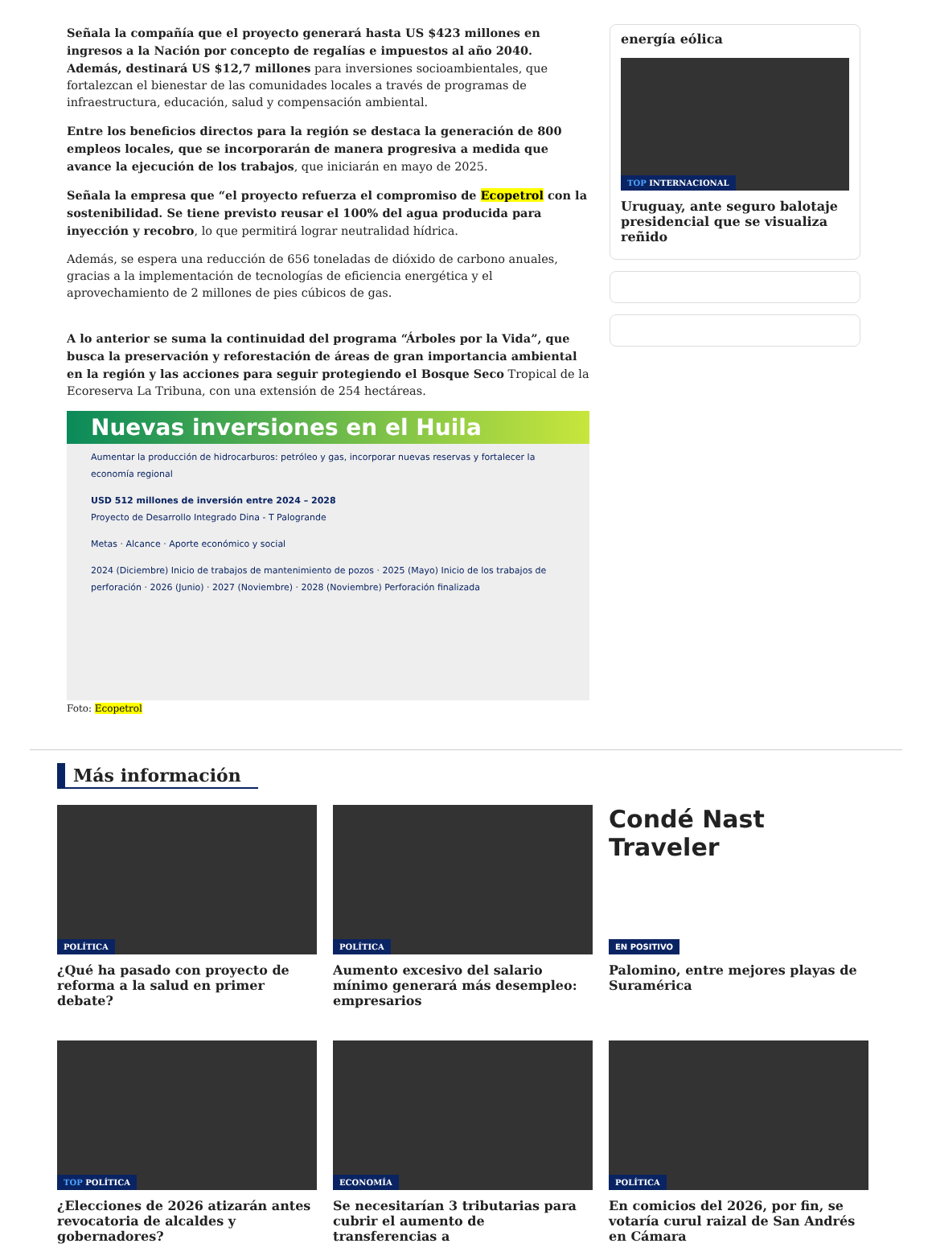Señala la compañía que el proyecto generará hasta US $423 millones en ingresos a la Nación por concepto de regalías e impuestos al año 2040. Además, destinará US $12,7 millones para inversiones socioambientales, que fortalezcan el bienestar de las comunidades locales a través de programas de infraestructura, educación, salud y compensación ambiental.
Entre los beneficios directos para la región se destaca la generación de 800 empleos locales, que se incorporarán de manera progresiva a medida que avance la ejecución de los trabajos, que iniciarán en mayo de 2025.
Señala la empresa que “el proyecto refuerza el compromiso de Ecopetrol con la sostenibilidad. Se tiene previsto reusar el 100% del agua producida para inyección y recobro, lo que permitirá lograr neutralidad hídrica.
Además, se espera una reducción de 656 toneladas de dióxido de carbono anuales, gracias a la implementación de tecnologías de eficiencia energética y el aprovechamiento de 2 millones de pies cúbicos de gas.
A lo anterior se suma la continuidad del programa “Árboles por la Vida”, que busca la preservación y reforestación de áreas de gran importancia ambiental en la región y las acciones para seguir protegiendo el Bosque Seco Tropical de la Ecoreserva La Tribuna, con una extensión de 254 hectáreas.
Nuevas inversiones en el Huila
Aumentar la producción de hidrocarburos: petróleo y gas, incorporar nuevas reservas y fortalecer la economía regional
USD 512 millones de inversión entre 2024 – 2028
Proyecto de Desarrollo Integrado Dina - T Palogrande
Metas · Alcance · Aporte económico y social
2024 (Diciembre) Inicio de trabajos de mantenimiento de pozos · 2025 (Mayo) Inicio de los trabajos de perforación · 2026 (Junio) · 2027 (Noviembre) · 2028 (Noviembre) Perforación finalizada
Foto: Ecopetrol
energía eólica
TOP INTERNACIONAL
Uruguay, ante seguro balotaje presidencial que se visualiza reñido
Más información
POLÍTICA
¿Qué ha pasado con proyecto de reforma a la salud en primer debate?
POLÍTICA
Aumento excesivo del salario mínimo generará más desempleo: empresarios
Condé Nast
Traveler
EN POSITIVO
Palomino, entre mejores playas de Suramérica
TOP POLÍTICA
¿Elecciones de 2026 atizarán antes revocatoria de alcaldes y gobernadores?
ECONOMÍA
Se necesitarían 3 tributarias para cubrir el aumento de transferencias a
POLÍTICA
En comicios del 2026, por fin, se votaría curul raizal de San Andrés en Cámara